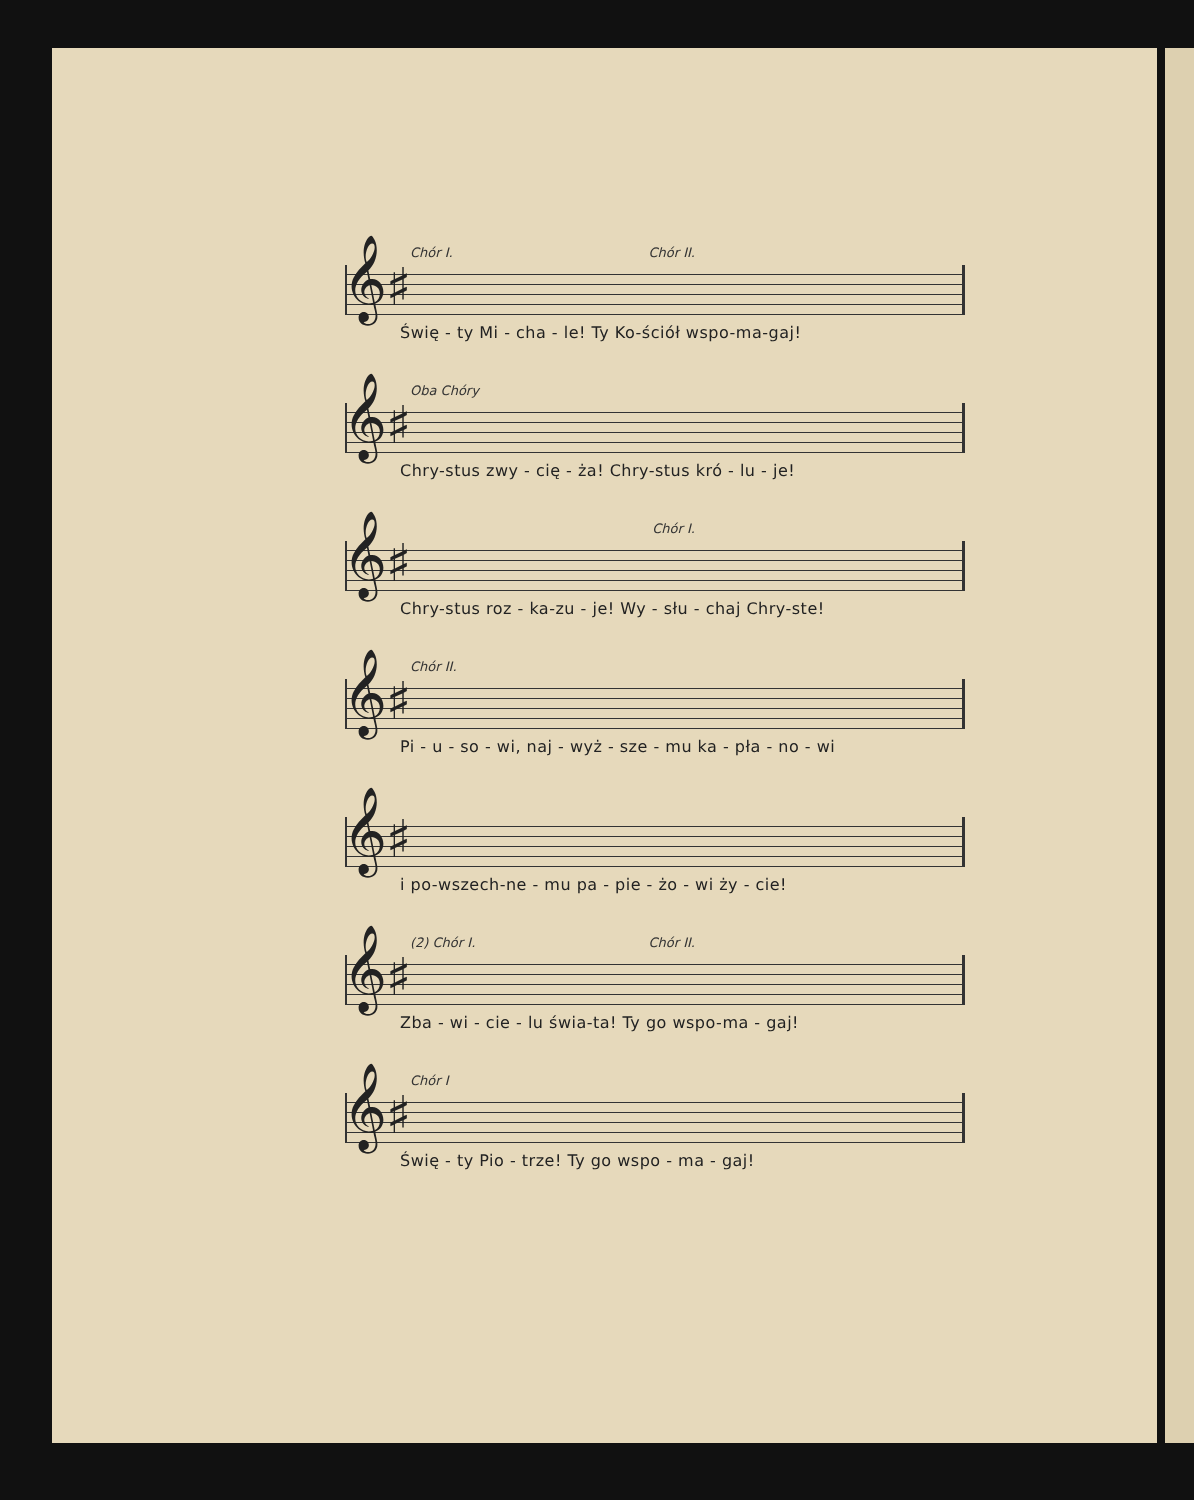Chór I. Chór II.
𝄞♯
Świę - ty Mi - cha - le! Ty Ko-ściół wspo-ma-gaj!
Oba Chóry
𝄞♯
Chry-stus zwy - cię - ża! Chry-stus kró - lu - je!
Chór I.
𝄞♯
Chry-stus roz - ka-zu - je! Wy - słu - chaj Chry-ste!
Chór II.
𝄞♯
Pi - u - so - wi, naj - wyż - sze - mu ka - pła - no - wi
𝄞♯
i po-wszech-ne - mu pa - pie - żo - wi ży - cie!
(2) Chór I. Chór II.
𝄞♯
Zba - wi - cie - lu świa-ta! Ty go wspo-ma - gaj!
Chór I
𝄞♯
Świę - ty Pio - trze! Ty go wspo - ma - gaj!